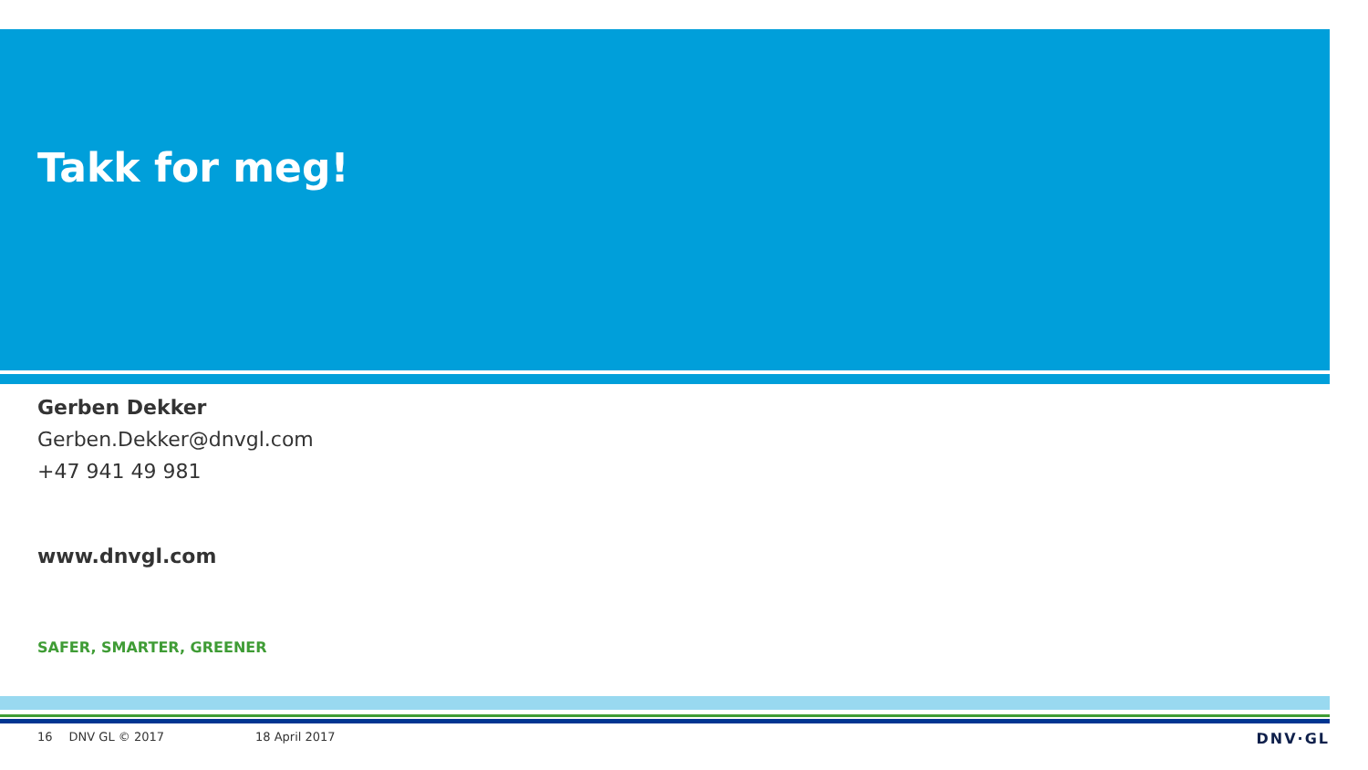Takk for meg!
Gerben Dekker
Gerben.Dekker@dnvgl.com
+47 941 49 981
www.dnvgl.com
SAFER, SMARTER, GREENER
16 DNV GL © 2017 18 April 2017 DNV·GL